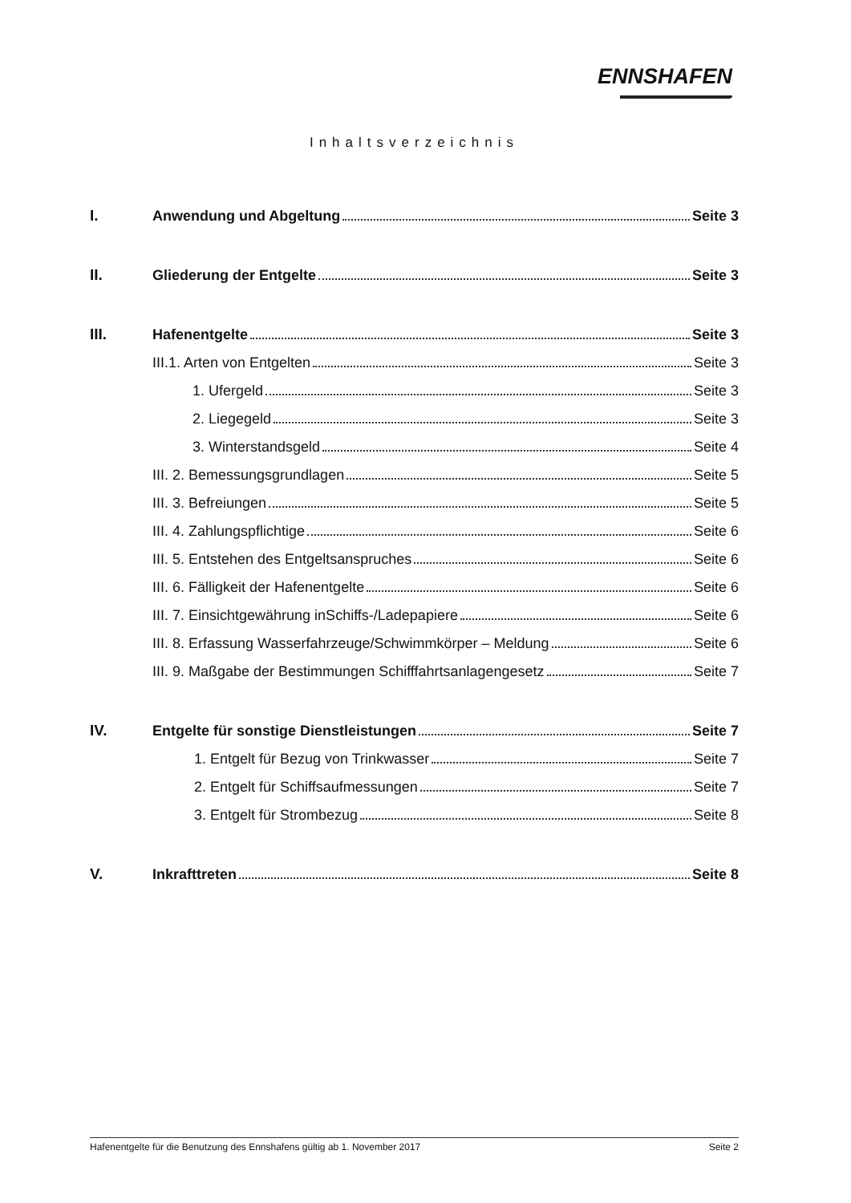ENNSHAFEN
Inhaltsverzeichnis
I. Anwendung und Abgeltung Seite 3
II. Gliederung der Entgelte Seite 3
III. Hafenentgelte Seite 3
III.1. Arten von Entgelten Seite 3
1. Ufergeld Seite 3
2. Liegegeld Seite 3
3. Winterstandsgeld Seite 4
III. 2. Bemessungsgrundlagen Seite 5
III. 3. Befreiungen Seite 5
III. 4. Zahlungspflichtige Seite 6
III. 5. Entstehen des Entgeltsanspruches Seite 6
III. 6. Fälligkeit der Hafenentgelte Seite 6
III. 7. Einsichtgewährung inSchiffs-/Ladepapiere Seite 6
III. 8. Erfassung Wasserfahrzeuge/Schwimmkörper – Meldung Seite 6
III. 9. Maßgabe der Bestimmungen Schifffahrtsanlagengesetz Seite 7
IV. Entgelte für sonstige Dienstleistungen Seite 7
1. Entgelt für Bezug von Trinkwasser Seite 7
2. Entgelt für Schiffsaufmessungen Seite 7
3. Entgelt für Strombezug Seite 8
V. Inkrafttreten Seite 8
Hafenentgelte für die Benutzung des Ennshafens gültig ab 1. November 2017 Seite 2